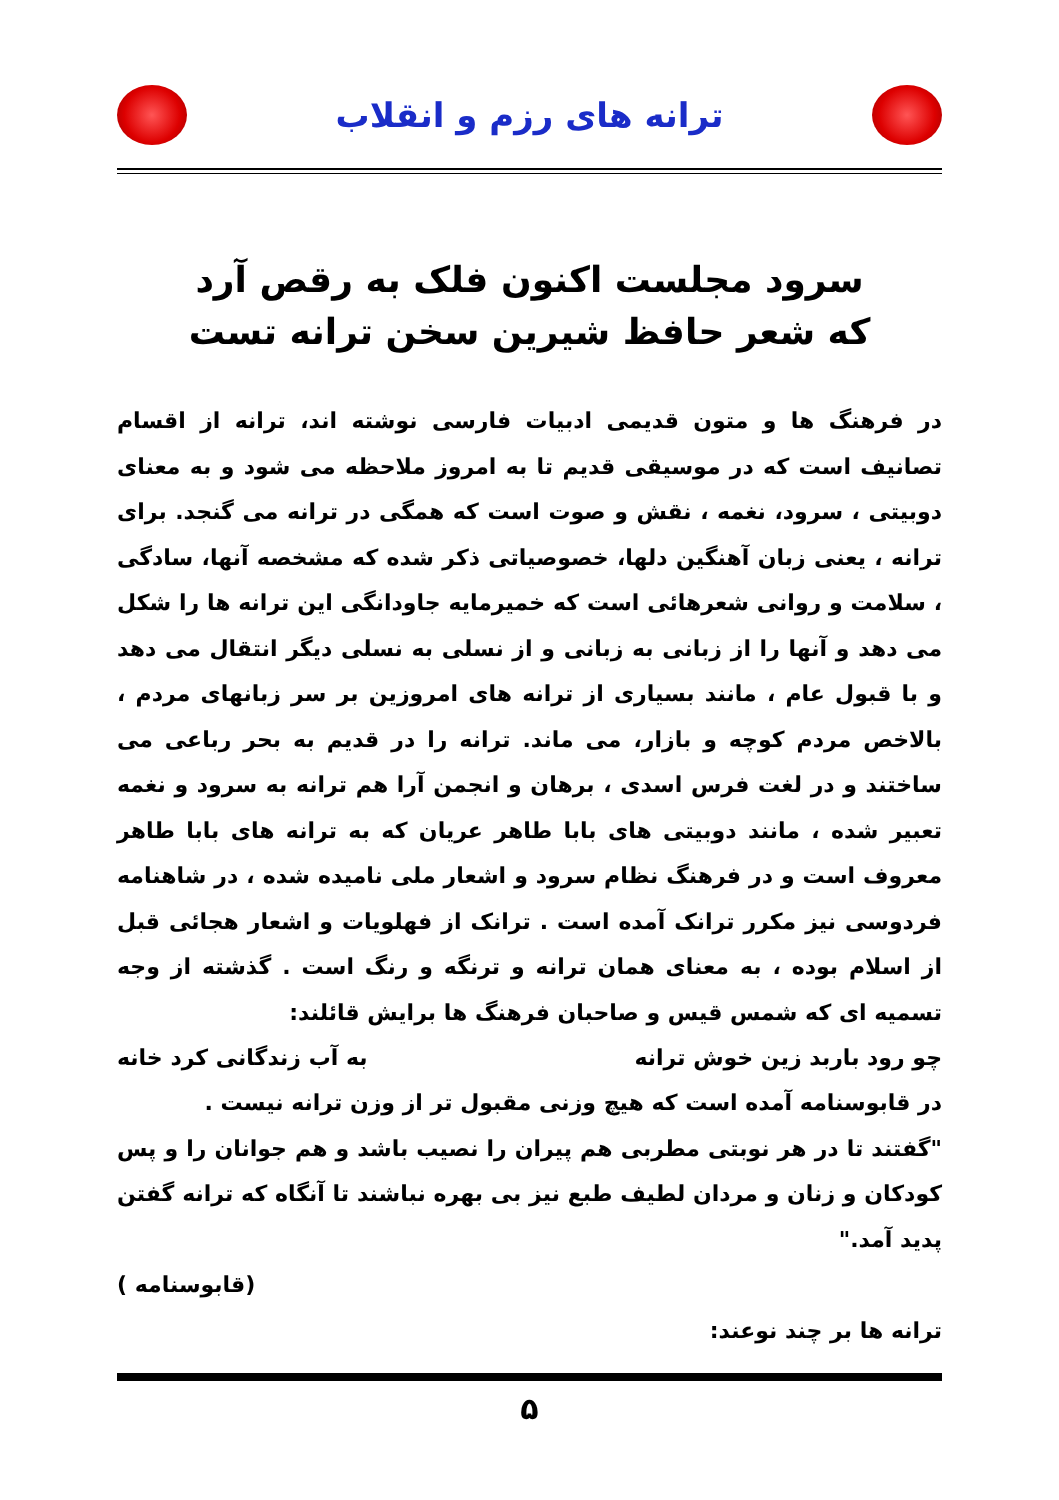ترانه های رزم و انقلاب
سرود مجلست اکنون فلک به رقص آرد
که شعر حافظ شیرین سخن ترانه تست
در فرهنگ ها و متون قدیمی ادبیات فارسی نوشته اند، ترانه از اقسام تصانیف است که در موسیقی قدیم تا به امروز ملاحظه می شود و به معنای دوبیتی ، سرود، نغمه ، نقش و صوت است که همگی در ترانه می گنجد. برای ترانه ، یعنی زبان آهنگین دلها، خصوصیاتی ذکر شده که مشخصه آنها، سادگی ، سلامت و روانی شعرهائی است که خمیرمایه جاودانگی این ترانه ها را شکل می دهد و آنها را از زبانی به زبانی و از نسلی به نسلی دیگر انتقال می دهد و با قبول عام ، مانند بسیاری از ترانه های امروزین بر سر زبانهای مردم ، بالاخص مردم کوچه و بازار، می ماند. ترانه را در قدیم به بحر رباعی می ساختند و در لغت فرس اسدی ، برهان و انجمن آرا هم ترانه به سرود و نغمه تعبیر شده ، مانند دوبیتی های بابا طاهر عریان که به ترانه های بابا طاهر معروف است و در فرهنگ نظام سرود و اشعار ملی نامیده شده ، در شاهنامه فردوسی نیز مکرر ترانک آمده است . ترانک از فهلویات و اشعار هجائی قبل از اسلام بوده ، به معنای همان ترانه و ترنگه و رنگ است . گذشته از وجه تسمیه ای که شمس قیس و صاحبان فرهنگ ها برایش قائلند:
چو رود باربد زین خوش ترانه به آب زندگانی کرد خانه
در قابوسنامه آمده است که هیچ وزنی مقبول تر از وزن ترانه نیست .
"گفتند تا در هر نوبتی مطربی هم پیران را نصیب باشد و هم جوانان را و پس کودکان و زنان و مردان لطیف طبع نیز بی بهره نباشند تا آنگاه که ترانه گفتن پدید آمد."
(قابوسنامه )
ترانه ها بر چند نوعند:
۵